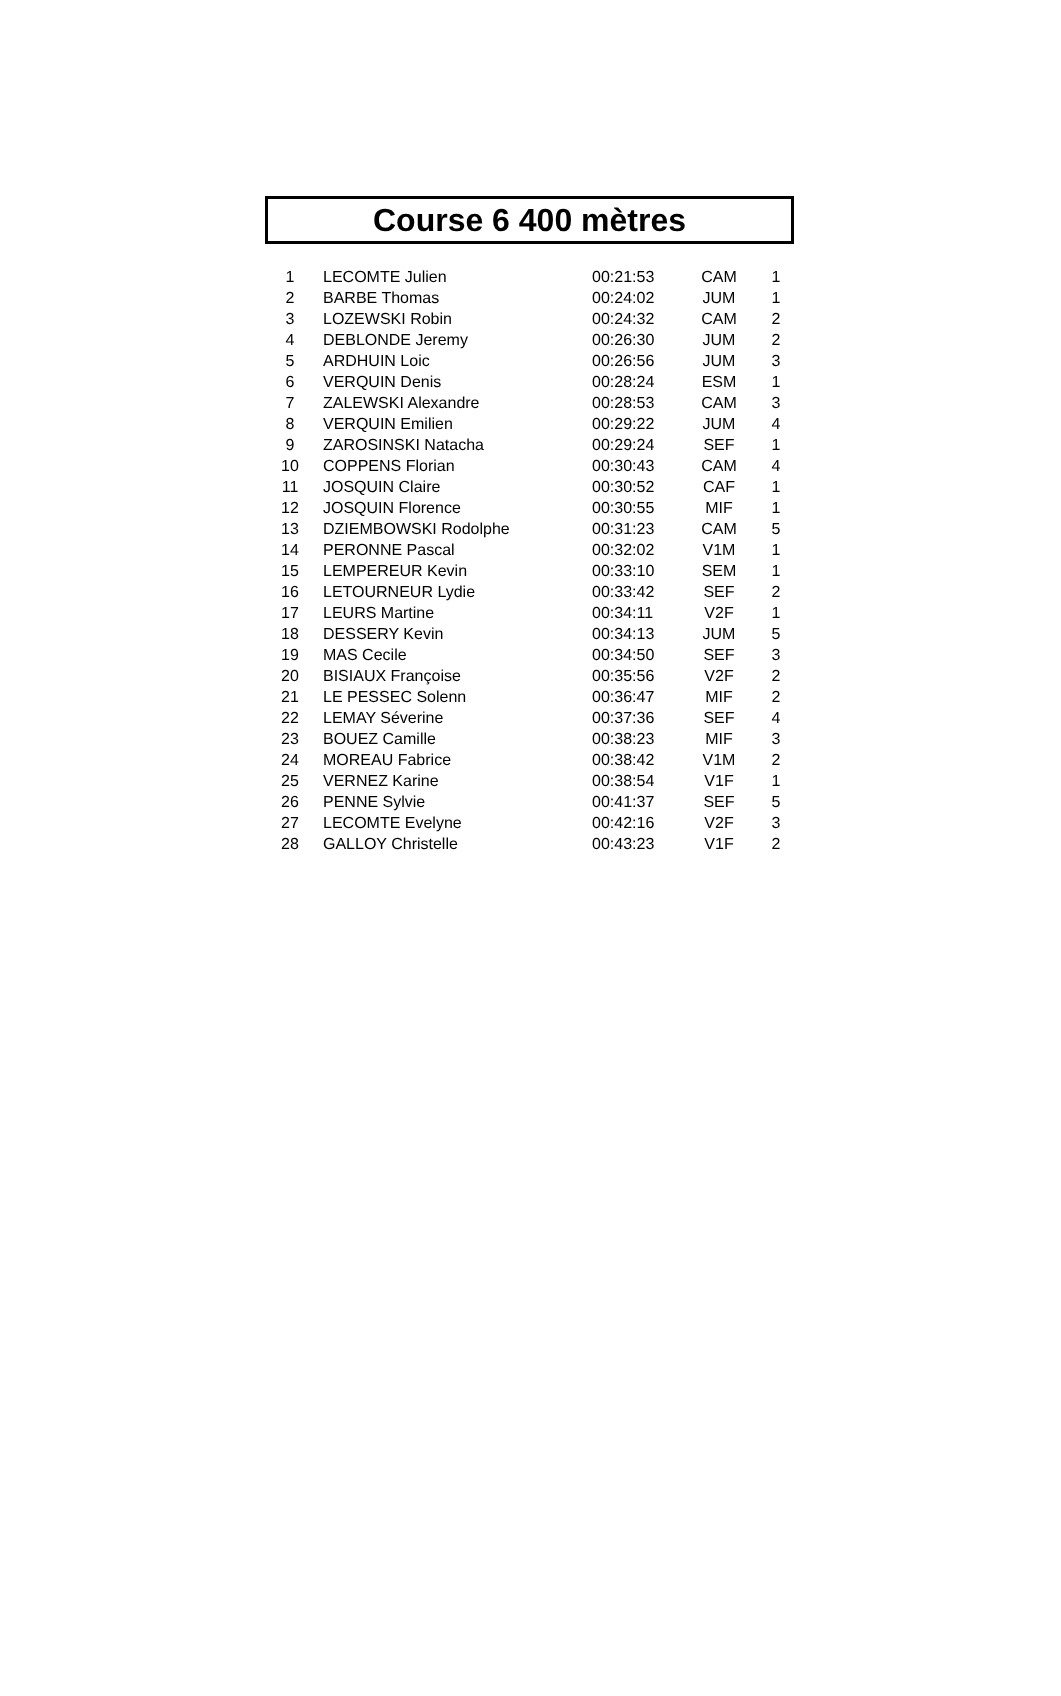Course 6 400 mètres
| 1 | LECOMTE Julien | 00:21:53 | CAM | 1 |
| 2 | BARBE Thomas | 00:24:02 | JUM | 1 |
| 3 | LOZEWSKI Robin | 00:24:32 | CAM | 2 |
| 4 | DEBLONDE Jeremy | 00:26:30 | JUM | 2 |
| 5 | ARDHUIN Loic | 00:26:56 | JUM | 3 |
| 6 | VERQUIN Denis | 00:28:24 | ESM | 1 |
| 7 | ZALEWSKI Alexandre | 00:28:53 | CAM | 3 |
| 8 | VERQUIN Emilien | 00:29:22 | JUM | 4 |
| 9 | ZAROSINSKI Natacha | 00:29:24 | SEF | 1 |
| 10 | COPPENS Florian | 00:30:43 | CAM | 4 |
| 11 | JOSQUIN Claire | 00:30:52 | CAF | 1 |
| 12 | JOSQUIN Florence | 00:30:55 | MIF | 1 |
| 13 | DZIEMBOWSKI Rodolphe | 00:31:23 | CAM | 5 |
| 14 | PERONNE Pascal | 00:32:02 | V1M | 1 |
| 15 | LEMPEREUR Kevin | 00:33:10 | SEM | 1 |
| 16 | LETOURNEUR Lydie | 00:33:42 | SEF | 2 |
| 17 | LEURS Martine | 00:34:11 | V2F | 1 |
| 18 | DESSERY Kevin | 00:34:13 | JUM | 5 |
| 19 | MAS Cecile | 00:34:50 | SEF | 3 |
| 20 | BISIAUX Françoise | 00:35:56 | V2F | 2 |
| 21 | LE PESSEC Solenn | 00:36:47 | MIF | 2 |
| 22 | LEMAY Séverine | 00:37:36 | SEF | 4 |
| 23 | BOUEZ Camille | 00:38:23 | MIF | 3 |
| 24 | MOREAU Fabrice | 00:38:42 | V1M | 2 |
| 25 | VERNEZ Karine | 00:38:54 | V1F | 1 |
| 26 | PENNE Sylvie | 00:41:37 | SEF | 5 |
| 27 | LECOMTE Evelyne | 00:42:16 | V2F | 3 |
| 28 | GALLOY Christelle | 00:43:23 | V1F | 2 |